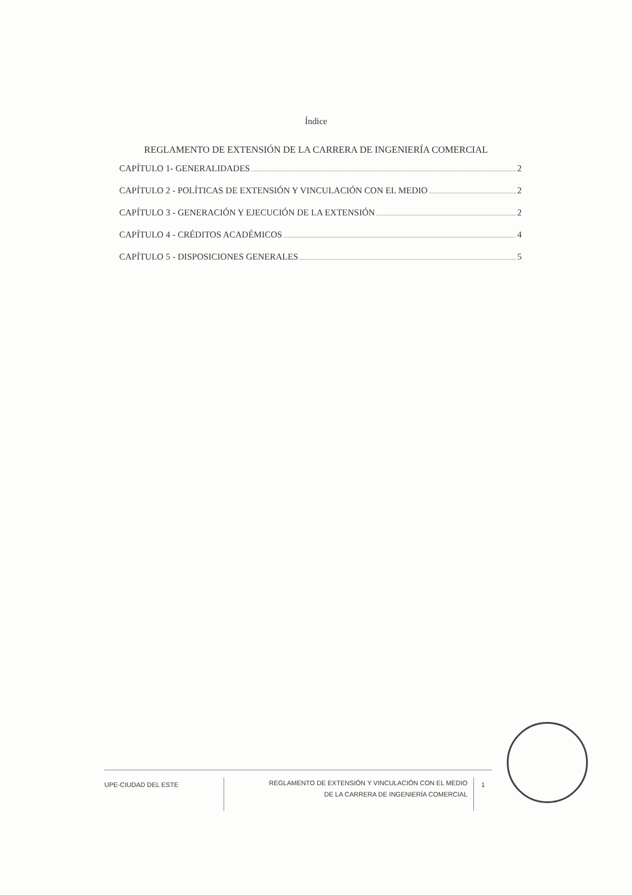Índice
REGLAMENTO DE EXTENSIÓN DE LA CARRERA DE INGENIERÍA COMERCIAL
CAPÍTULO 1- GENERALIDADES 2
CAPÍTULO 2 - POLÍTICAS DE EXTENSIÓN Y VINCULACIÓN CON EL MEDIO 2
CAPÍTULO 3 - GENERACIÓN Y EJECUCIÓN DE LA EXTENSIÓN 2
CAPÍTULO 4 - CRÉDITOS ACADÉMICOS 4
CAPÍTULO 5 - DISPOSICIONES GENERALES 5
UPE-CIUDAD DEL ESTE
REGLAMENTO DE EXTENSIÓN Y VINCULACIÓN CON EL MEDIO
DE LA CARRERA DE INGENIERÍA COMERCIAL
1